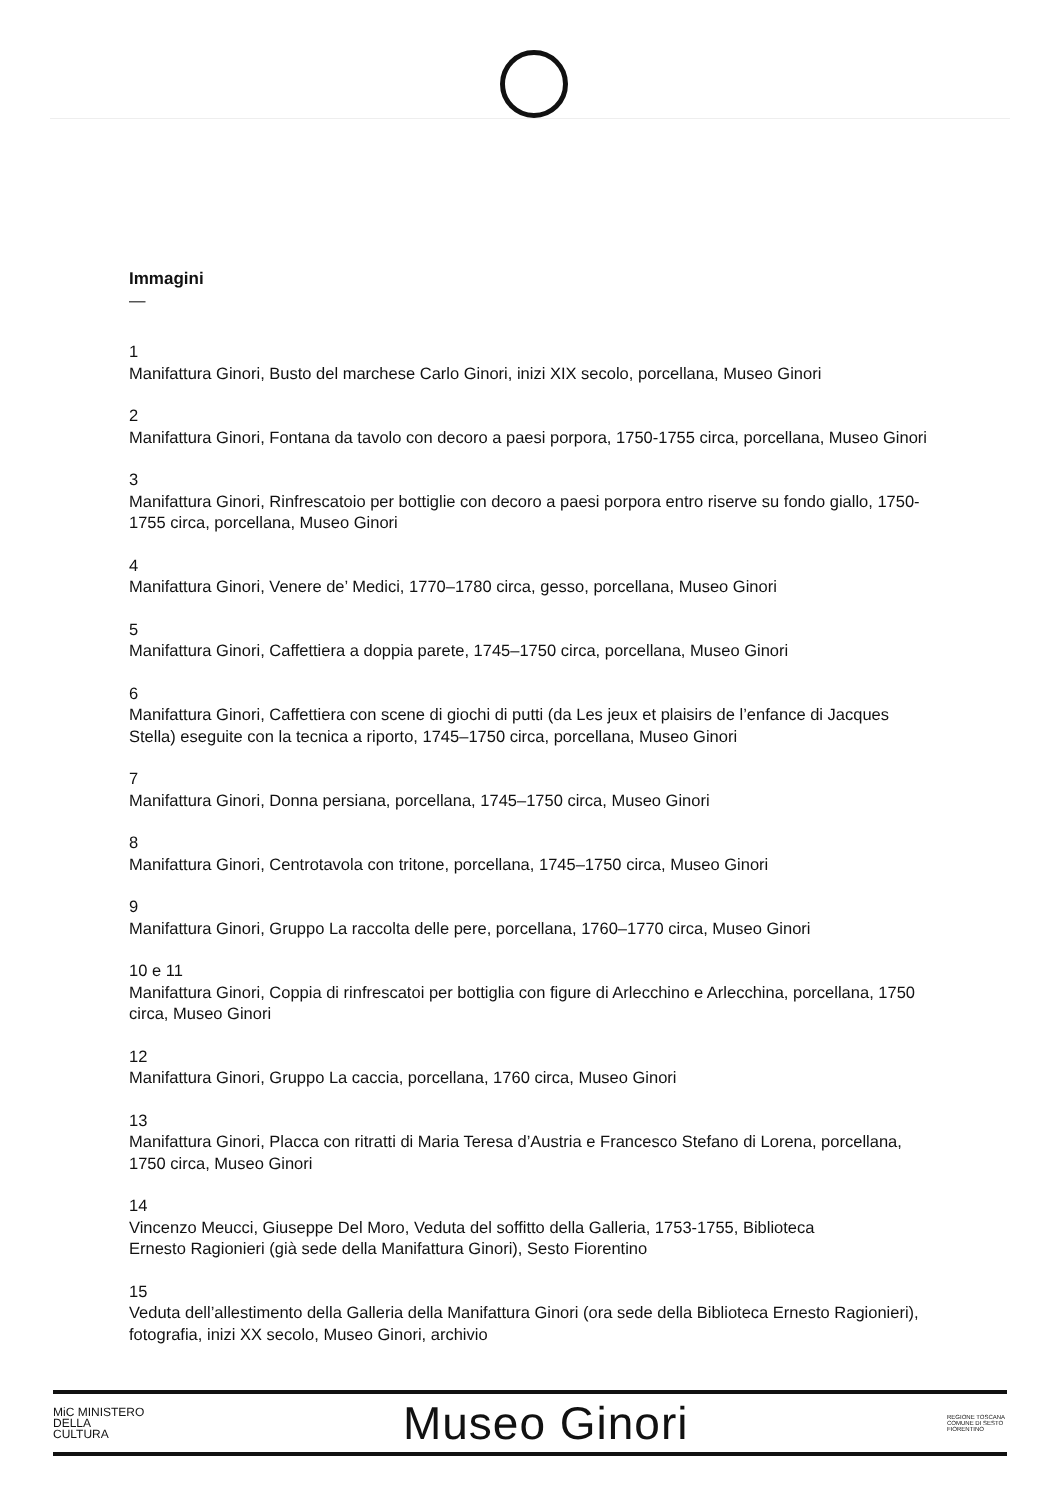Immagini
—
1
Manifattura Ginori, Busto del marchese Carlo Ginori, inizi XIX secolo, porcellana, Museo Ginori
2
Manifattura Ginori, Fontana da tavolo con decoro a paesi porpora, 1750-1755 circa, porcellana, Museo Ginori
3
Manifattura Ginori, Rinfrescatoio per bottiglie con decoro a paesi porpora entro riserve su fondo giallo, 1750-1755 circa, porcellana, Museo Ginori
4
Manifattura Ginori, Venere de’ Medici, 1770–1780 circa, gesso, porcellana, Museo Ginori
5
Manifattura Ginori, Caffettiera a doppia parete, 1745–1750 circa, porcellana, Museo Ginori
6
Manifattura Ginori, Caffettiera con scene di giochi di putti (da Les jeux et plaisirs de l’enfance di Jacques Stella) eseguite con la tecnica a riporto, 1745–1750 circa, porcellana, Museo Ginori
7
Manifattura Ginori, Donna persiana, porcellana, 1745–1750 circa, Museo Ginori
8
Manifattura Ginori, Centrotavola con tritone, porcellana, 1745–1750 circa, Museo Ginori
9
Manifattura Ginori, Gruppo La raccolta delle pere, porcellana, 1760–1770 circa, Museo Ginori
10 e 11
Manifattura Ginori, Coppia di rinfrescatoi per bottiglia con figure di Arlecchino e Arlecchina, porcellana, 1750 circa, Museo Ginori
12
Manifattura Ginori, Gruppo La caccia, porcellana, 1760 circa, Museo Ginori
13
Manifattura Ginori, Placca con ritratti di Maria Teresa d’Austria e Francesco Stefano di Lorena, porcellana, 1750 circa, Museo Ginori
14
Vincenzo Meucci, Giuseppe Del Moro, Veduta del soffitto della Galleria, 1753-1755, Biblioteca
Ernesto Ragionieri (già sede della Manifattura Ginori), Sesto Fiorentino
15
Veduta dell’allestimento della Galleria della Manifattura Ginori (ora sede della Biblioteca Ernesto Ragionieri), fotografia, inizi XX secolo, Museo Ginori, archivio
MiC MINISTERO
DELLA
CULTURA
Museo Ginori
REGIONE TOSCANA COMUNE DI SESTO FIORENTINO